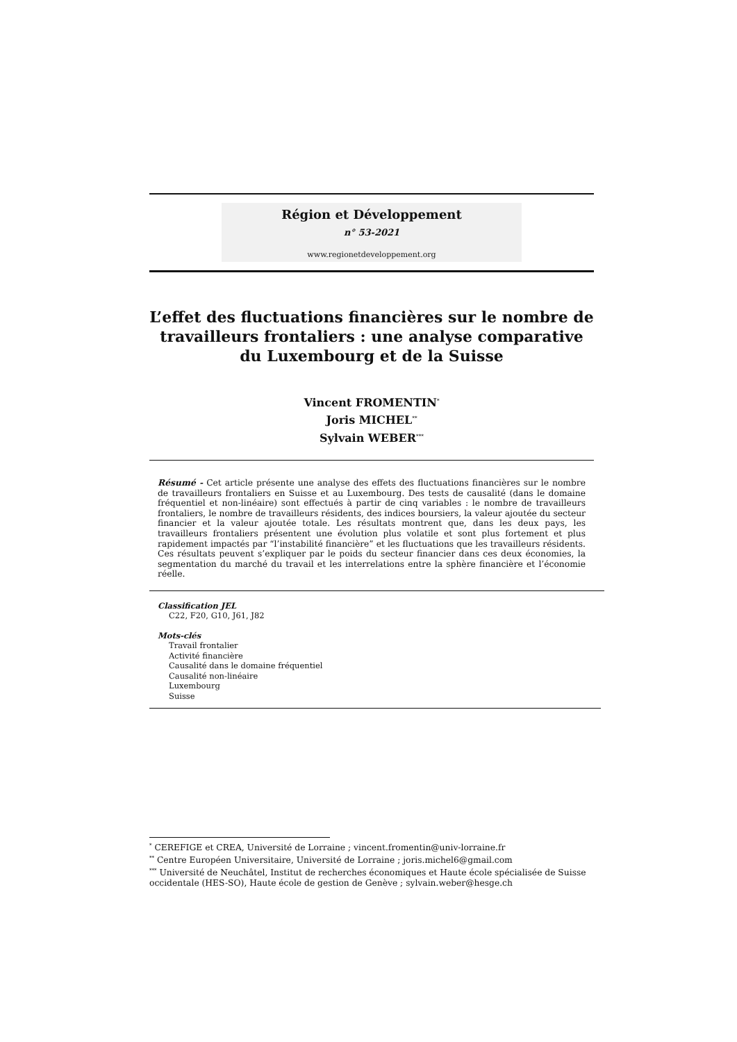Région et Développement
n° 53-2021
www.regionetdeveloppement.org
L’effet des fluctuations financières sur le nombre de travailleurs frontaliers : une analyse comparative du Luxembourg et de la Suisse
Vincent FROMENTIN<sup>*</sup>
Joris MICHEL<sup>**</sup>
Sylvain WEBER<sup>***</sup>
Résumé - Cet article présente une analyse des effets des fluctuations financières sur le nombre de travailleurs frontaliers en Suisse et au Luxembourg. Des tests de causalité (dans le domaine fréquentiel et non-linéaire) sont effectués à partir de cinq variables : le nombre de travailleurs frontaliers, le nombre de travailleurs résidents, des indices boursiers, la valeur ajoutée du secteur financier et la valeur ajoutée totale. Les résultats montrent que, dans les deux pays, les travailleurs frontaliers présentent une évolution plus volatile et sont plus fortement et plus rapidement impactés par “l’instabilité financière” et les fluctuations que les travailleurs résidents. Ces résultats peuvent s’expliquer par le poids du secteur financier dans ces deux économies, la segmentation du marché du travail et les interrelations entre la sphère financière et l’économie réelle.
Classification JEL
C22, F20, G10, J61, J82
Mots-clés
Travail frontalier
Activité financière
Causalité dans le domaine fréquentiel
Causalité non-linéaire
Luxembourg
Suisse
<sup>*</sup> CEREFIGE et CREA, Université de Lorraine ; vincent.fromentin@univ-lorraine.fr
<sup>**</sup> Centre Européen Universitaire, Université de Lorraine ; joris.michel6@gmail.com
<sup>***</sup> Université de Neuchâtel, Institut de recherches économiques et Haute école spécialisée de Suisse occidentale (HES-SO), Haute école de gestion de Genève ; sylvain.weber@hesge.ch